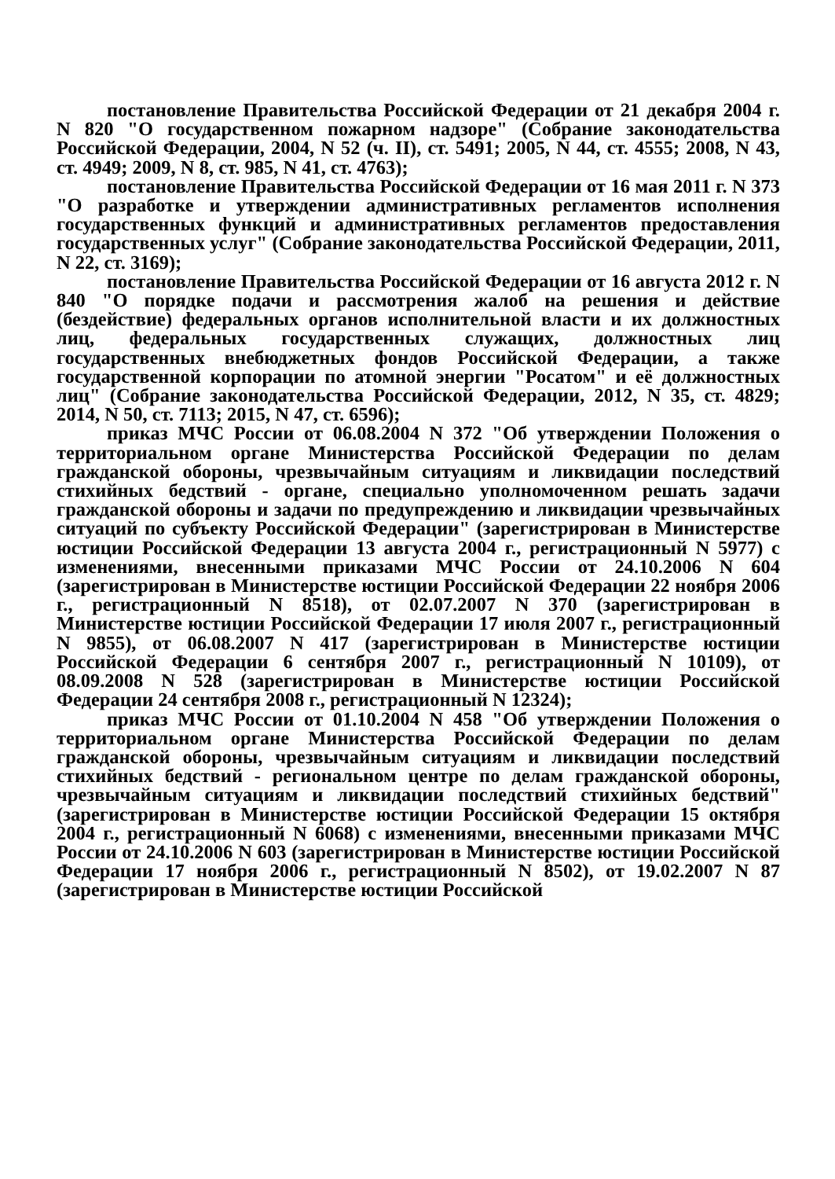постановление Правительства Российской Федерации от 21 декабря 2004 г. N 820 "О государственном пожарном надзоре" (Собрание законодательства Российской Федерации, 2004, N 52 (ч. II), ст. 5491; 2005, N 44, ст. 4555; 2008, N 43, ст. 4949; 2009, N 8, ст. 985, N 41, ст. 4763);
постановление Правительства Российской Федерации от 16 мая 2011 г. N 373 "О разработке и утверждении административных регламентов исполнения государственных функций и административных регламентов предоставления государственных услуг" (Собрание законодательства Российской Федерации, 2011, N 22, ст. 3169);
постановление Правительства Российской Федерации от 16 августа 2012 г. N 840 "О порядке подачи и рассмотрения жалоб на решения и действие (бездействие) федеральных органов исполнительной власти и их должностных лиц, федеральных государственных служащих, должностных лиц государственных внебюджетных фондов Российской Федерации, а также государственной корпорации по атомной энергии "Росатом" и её должностных лиц" (Собрание законодательства Российской Федерации, 2012, N 35, ст. 4829; 2014, N 50, ст. 7113; 2015, N 47, ст. 6596);
приказ МЧС России от 06.08.2004 N 372 "Об утверждении Положения о территориальном органе Министерства Российской Федерации по делам гражданской обороны, чрезвычайным ситуациям и ликвидации последствий стихийных бедствий - органе, специально уполномоченном решать задачи гражданской обороны и задачи по предупреждению и ликвидации чрезвычайных ситуаций по субъекту Российской Федерации" (зарегистрирован в Министерстве юстиции Российской Федерации 13 августа 2004 г., регистрационный N 5977) с изменениями, внесенными приказами МЧС России от 24.10.2006 N 604 (зарегистрирован в Министерстве юстиции Российской Федерации 22 ноября 2006 г., регистрационный N 8518), от 02.07.2007 N 370 (зарегистрирован в Министерстве юстиции Российской Федерации 17 июля 2007 г., регистрационный N 9855), от 06.08.2007 N 417 (зарегистрирован в Министерстве юстиции Российской Федерации 6 сентября 2007 г., регистрационный N 10109), от 08.09.2008 N 528 (зарегистрирован в Министерстве юстиции Российской Федерации 24 сентября 2008 г., регистрационный N 12324);
приказ МЧС России от 01.10.2004 N 458 "Об утверждении Положения о территориальном органе Министерства Российской Федерации по делам гражданской обороны, чрезвычайным ситуациям и ликвидации последствий стихийных бедствий - региональном центре по делам гражданской обороны, чрезвычайным ситуациям и ликвидации последствий стихийных бедствий" (зарегистрирован в Министерстве юстиции Российской Федерации 15 октября 2004 г., регистрационный N 6068) с изменениями, внесенными приказами МЧС России от 24.10.2006 N 603 (зарегистрирован в Министерстве юстиции Российской Федерации 17 ноября 2006 г., регистрационный N 8502), от 19.02.2007 N 87 (зарегистрирован в Министерстве юстиции Российской